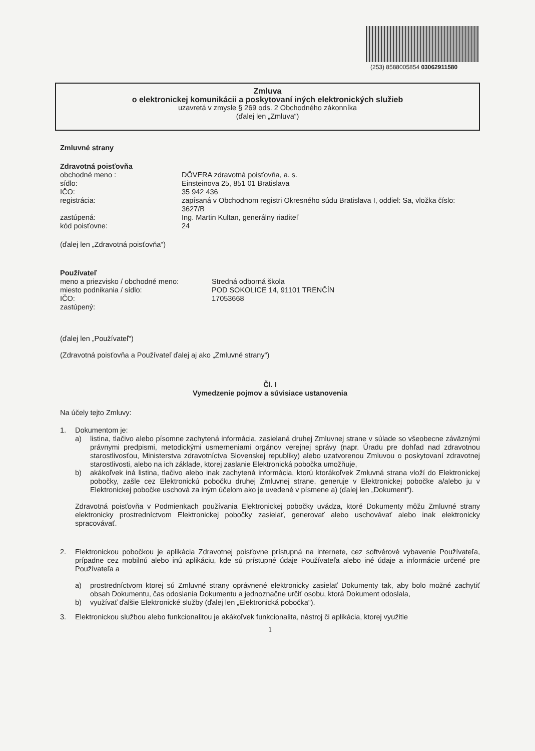(253) 8588005854 03062911580
Zmluva
o elektronickej komunikácii a poskytovaní iných elektronických služieb
uzavretá v zmysle § 269 ods. 2 Obchodného zákonníka
(ďalej len „Zmluva“)
Zmluvné strany
Zdravotná poisťovňa
obchodné meno : DÔVERA zdravotná poisťovňa, a. s.
sídlo: Einsteinova 25, 851 01 Bratislava
IČO: 35 942 436
registrácia: zapísaná v Obchodnom registri Okresného súdu Bratislava I, oddiel: Sa, vložka číslo: 3627/B
zastúpená: Ing. Martin Kultan, generálny riaditeľ
kód poisťovne: 24
(ďalej len „Zdravotná poisťovňa“)
Používateľ
meno a priezvisko / obchodné meno: Stredná odborná škola
miesto podnikania / sídlo: POD SOKOLICE 14, 91101 TRENČÍN
IČO: 17053668
zastúpený:
(ďalej len „Používateľ“)
(Zdravotná poisťovňa a Používateľ ďalej aj ako „Zmluvné strany“)
Čl. I
Vymedzenie pojmov a súvisiace ustanovenia
Na účely tejto Zmluvy:
1. Dokumentom je:
a) listina, tlačivo alebo písomne zachytená informácia, zasielaná druhej Zmluvnej strane v súlade so všeobecne záväznými právnymi predpismi, metodickými usmerneniami orgánov verejnej správy (napr. Úradu pre dohľad nad zdravotnou starostlivosťou, Ministerstva zdravotníctva Slovenskej republiky) alebo uzatvorenou Zmluvou o poskytovaní zdravotnej starostlivosti, alebo na ich základe, ktorej zaslanie Elektronická pobočka umožňuje,
b) akákoľvek iná listina, tlačivo alebo inak zachytená informácia, ktorú ktorákoľvek Zmluvná strana vloží do Elektronickej pobočky, zašle cez Elektronickú pobočku druhej Zmluvnej strane, generuje v Elektronickej pobočke a/alebo ju v Elektronickej pobočke uschová za iným účelom ako je uvedené v písmene a) (ďalej len „Dokument“).
Zdravotná poisťovňa v Podmienkach používania Elektronickej pobočky uvádza, ktoré Dokumenty môžu Zmluvné strany elektronicky prostredníctvom Elektronickej pobočky zasielať, generovať alebo uschovávať alebo inak elektronicky spracovávať.
2. Elektronickou pobočkou je aplikácia Zdravotnej poisťovne prístupná na internete, cez softvérové vybavenie Používateľa, prípadne cez mobilnú alebo inú aplikáciu, kde sú prístupné údaje Používateľa alebo iné údaje a informácie určené pre Používateľa a
a) prostredníctvom ktorej sú Zmluvné strany oprávnené elektronicky zasielať Dokumenty tak, aby bolo možné zachytiť obsah Dokumentu, čas odoslania Dokumentu a jednoznačne určiť osobu, ktorá Dokument odoslala,
b) využívať ďalšie Elektronické služby (ďalej len „Elektronická pobočka“).
3. Elektronickou službou alebo funkcionalitou je akákoľvek funkcionalita, nástroj či aplikácia, ktorej využitie
1